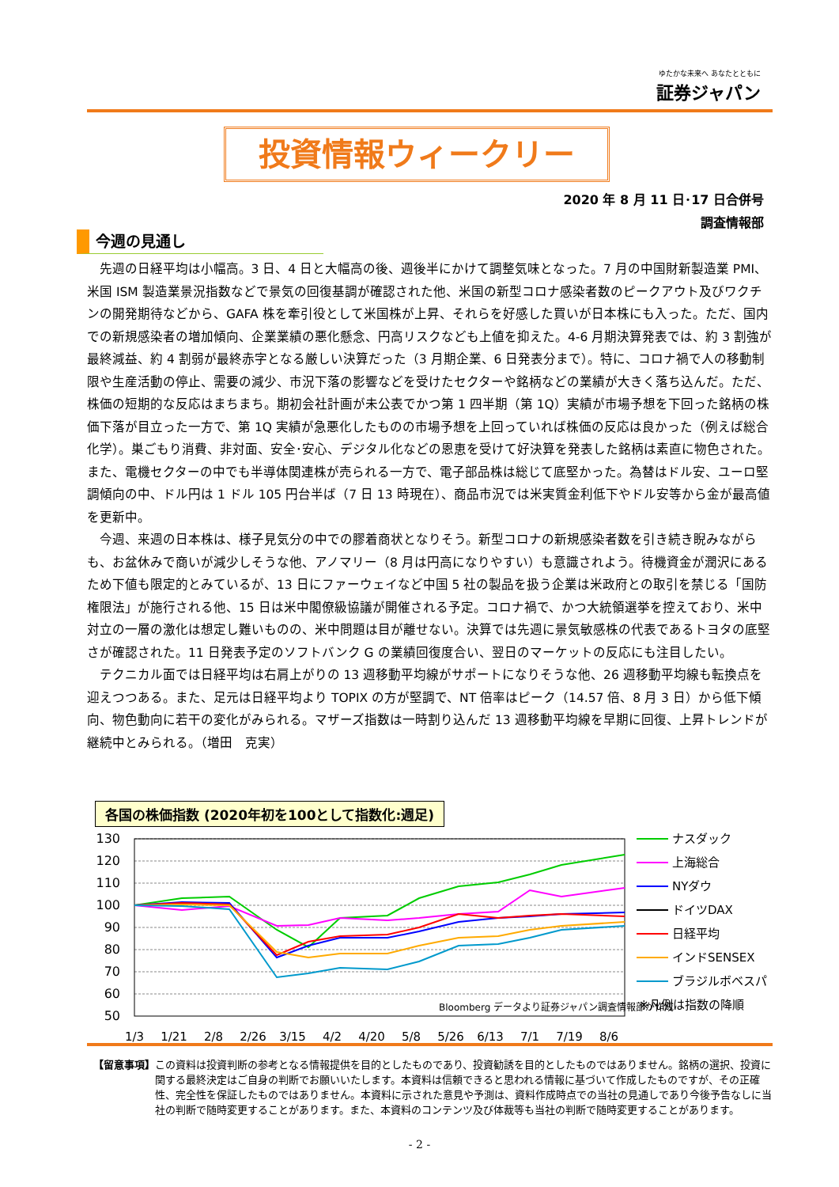ゆたかな未来へ あなたとともに
証券ジャパン
投資情報ウィークリー
2020 年 8 月 11 日･17 日合併号
調査情報部
今週の見通し
先週の日経平均は小幅高。3 日、4 日と大幅高の後、週後半にかけて調整気味となった。7 月の中国財新製造業 PMI、米国 ISM 製造業景況指数などで景気の回復基調が確認された他、米国の新型コロナ感染者数のピークアウト及びワクチンの開発期待などから、GAFA 株を牽引役として米国株が上昇、それらを好感した買いが日本株にも入った。ただ、国内での新規感染者の増加傾向、企業業績の悪化懸念、円高リスクなども上値を抑えた。4-6 月期決算発表では、約 3 割強が最終減益、約 4 割弱が最終赤字となる厳しい決算だった（3 月期企業、6 日発表分まで）。特に、コロナ禍で人の移動制限や生産活動の停止、需要の減少、市況下落の影響などを受けたセクターや銘柄などの業績が大きく落ち込んだ。ただ、株価の短期的な反応はまちまち。期初会社計画が未公表でかつ第 1 四半期（第 1Q）実績が市場予想を下回った銘柄の株価下落が目立った一方で、第 1Q 実績が急悪化したものの市場予想を上回っていれば株価の反応は良かった（例えば総合化学）。巣ごもり消費、非対面、安全･安心、デジタル化などの恩恵を受けて好決算を発表した銘柄は素直に物色された。また、電機セクターの中でも半導体関連株が売られる一方で、電子部品株は総じて底堅かった。為替はドル安、ユーロ堅調傾向の中、ドル円は 1 ドル 105 円台半ば（7 日 13 時現在）、商品市況では米実質金利低下やドル安等から金が最高値を更新中。
今週、来週の日本株は、様子見気分の中での膠着商状となりそう。新型コロナの新規感染者数を引き続き睨みながらも、お盆休みで商いが減少しそうな他、アノマリー（8 月は円高になりやすい）も意識されよう。待機資金が潤沢にあるため下値も限定的とみているが、13 日にファーウェイなど中国 5 社の製品を扱う企業は米政府との取引を禁じる「国防権限法」が施行される他、15 日は米中閣僚級協議が開催される予定。コロナ禍で、かつ大統領選挙を控えており、米中対立の一層の激化は想定し難いものの、米中問題は目が離せない。決算では先週に景気敏感株の代表であるトヨタの底堅さが確認された。11 日発表予定のソフトバンク G の業績回復度合い、翌日のマーケットの反応にも注目したい。
テクニカル面では日経平均は右肩上がりの 13 週移動平均線がサポートになりそうな他、26 週移動平均線も転換点を迎えつつある。また、足元は日経平均より TOPIX の方が堅調で、NT 倍率はピーク（14.57 倍、8 月 3 日）から低下傾向、物色動向に若干の変化がみられる。マザーズ指数は一時割り込んだ 13 週移動平均線を早期に回復、上昇トレンドが継続中とみられる。（増田　克実）
各国の株価指数 (2020年初を100として指数化:週足)
130
120
110
100
90
80
70
60
50
Bloomberg データより証券ジャパン調査情報部が作成
1/3
1/21
2/8
2/26
3/15
4/2
4/20
5/8
5/26
6/13
7/1
7/19
8/6
ナスダック
上海総合
NYダウ
ドイツDAX
日経平均
インドSENSEX
ブラジルボベスパ
※凡例は指数の降順
【留意事項】 この資料は投資判断の参考となる情報提供を目的としたものであり、投資勧誘を目的としたものではありません。銘柄の選択、投資に関する最終決定はご自身の判断でお願いいたします。本資料は信頼できると思われる情報に基づいて作成したものですが、その正確性、完全性を保証したものではありません。本資料に示された意見や予測は、資料作成時点での当社の見通しであり今後予告なしに当社の判断で随時変更することがあります。また、本資料のコンテンツ及び体裁等も当社の判断で随時変更することがあります。
- 2 -